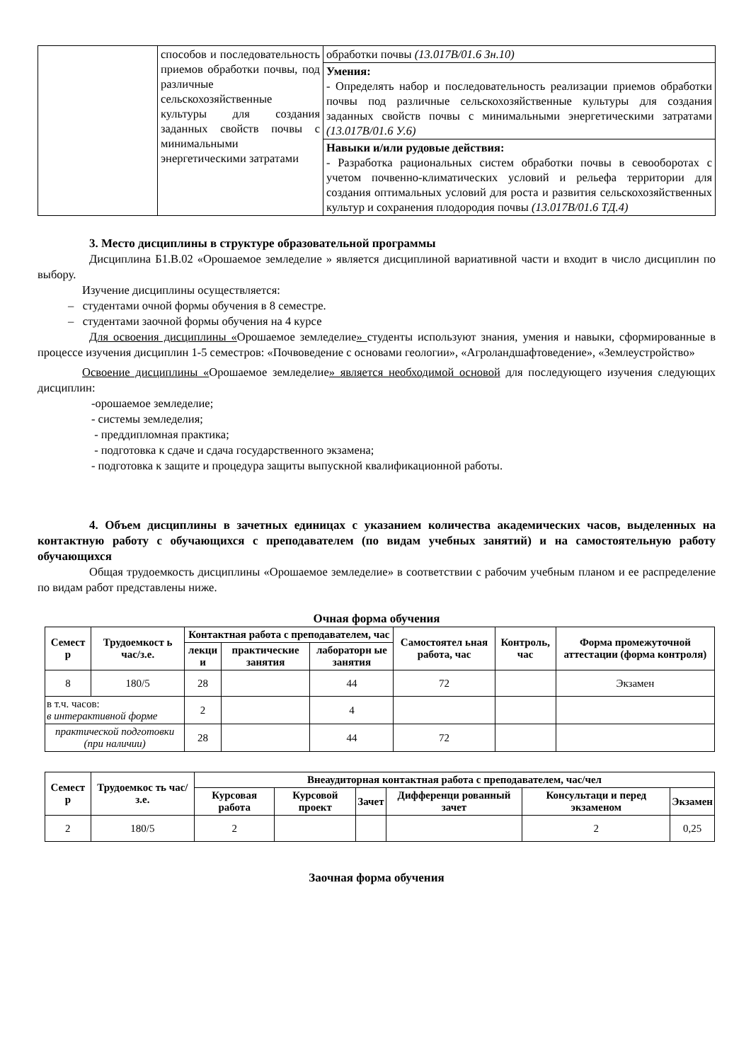| | способов и последовательность приемов обработки почвы, под различные сельскохозяйственные культуры для создания заданных свойств почвы с минимальными энергетическими затратами | обработки почвы (13.017В/01.6 Зн.10) |
| | | Умения: - Определять набор и последовательность реализации приемов обработки почвы под различные сельскохозяйственные культуры для создания заданных свойств почвы с минимальными энергетическими затратами (13.017В/01.6 У.6) |
| | | Навыки и/или рудовые действия: - Разработка рациональных систем обработки почвы в севооборотах с учетом почвенно-климатических условий и рельефа территории для создания оптимальных условий для роста и развития сельскохозяйственных культур и сохранения плодородия почвы (13.017В/01.6 ТД.4) |
3. Место дисциплины в структуре образовательной программы
Дисциплина Б1.В.02 «Орошаемое земледелие » является дисциплиной вариативной части и входит в число дисциплин по выбору.
Изучение дисциплины осуществляется:
– студентами очной формы обучения в 8 семестре.
– студентами заочной формы обучения на 4 курсе
Для освоения дисциплины «Орошаемое земледелие» студенты используют знания, умения и навыки, сформированные в процессе изучения дисциплин 1-5 семестров: «Почвоведение с основами геологии», «Агроландшафтоведение», «Землеустройство»
Освоение дисциплины «Орошаемое земледелие» является необходимой основой для последующего изучения следующих дисциплин:
-орошаемое земледелие;
- системы земледелия;
- преддипломная практика;
- подготовка к сдаче и сдача государственного экзамена;
- подготовка к защите и процедура защиты выпускной квалификационной работы.
4. Объем дисциплины в зачетных единицах с указанием количества академических часов, выделенных на контактную работу с обучающихся с преподавателем (по видам учебных занятий) и на самостоятельную работу обучающихся
Общая трудоемкость дисциплины «Орошаемое земледелие» в соответствии с рабочим учебным планом и ее распределение по видам работ представлены ниже.
Очная форма обучения
| Семест р | Трудоемкост ь час/з.е. | Контактная работа с преподавателем, час | | | Самостоятел ьная работа, час | Контроль, час | Форма промежуточной аттестации (форма контроля) |
| --- | --- | --- | --- | --- | --- | --- | --- |
| | | лекци и | практические занятия | лабораторн ые занятия | | | |
| 8 | 180/5 | 28 | | 44 | 72 | | Экзамен |
| в т.ч. часов: в интерактивной форме | | 2 | | 4 | | | |
| практической подготовки (при наличии) | | 28 | | 44 | 72 | | |
| Семест р | Трудоемкос ть час/з.е. | Внеаудиторная контактная работа с преподавателем, час/чел | | | | | |
| --- | --- | --- | --- | --- | --- | --- | --- |
| | | Курсовая работа | Курсовой проект | Зачет | Дифференци рованный зачет | Консультаци и перед экзаменом | Экзамен |
| 2 | 180/5 | 2 | | | | 2 | 0,25 |
Заочная форма обучения